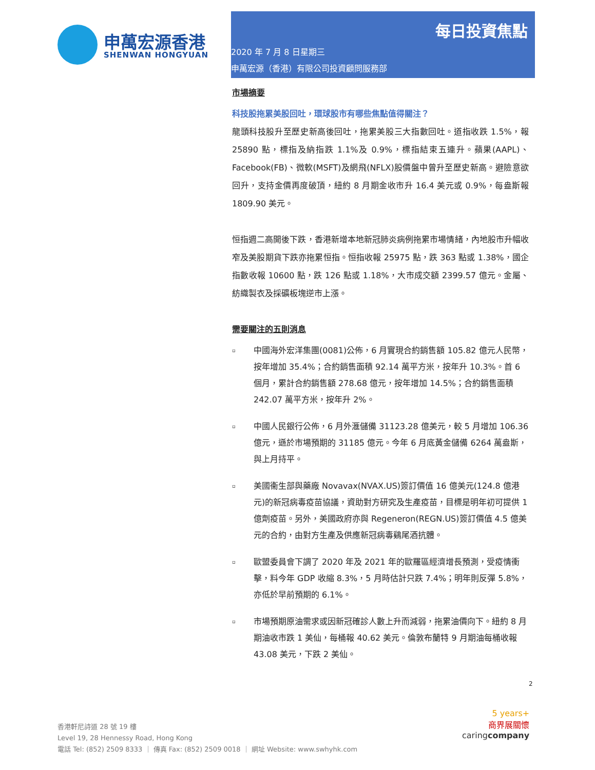申萬宏源香港
SHENWAN HONGYUAN
每日投資焦點
2020 年 7 月 8 日星期三
申萬宏源（香港）有限公司投資顧問服務部
市場摘要
科技股拖累美股回吐，環球股市有哪些焦點值得關注？
龍頭科技股升至歷史新高後回吐，拖累美股三大指數回吐。道指收跌 1.5%，報 25890 點，標指及納指跌 1.1%及 0.9%，標指結束五連升。蘋果(AAPL)、Facebook(FB)、微軟(MSFT)及網飛(NFLX)股價盤中曾升至歷史新高。避險意欲回升，支持金價再度破頂，紐約 8 月期金收市升 16.4 美元或 0.9%，每盎斯報 1809.90 美元。
恒指週二高開後下跌，香港新增本地新冠肺炎病例拖累市場情緒，內地股市升幅收窄及美股期貨下跌亦拖累恒指。恒指收報 25975 點，跌 363 點或 1.38%，國企指數收報 10600 點，跌 126 點或 1.18%，大市成交額 2399.57 億元。金屬、紡織製衣及採礦板塊逆市上漲。
需要關注的五則消息
▫
中國海外宏洋集團(0081)公佈，6 月實現合約銷售額 105.82 億元人民幣，按年增加 35.4%；合約銷售面積 92.14 萬平方米，按年升 10.3%。首 6 個月，累計合約銷售額 278.68 億元，按年增加 14.5%；合約銷售面積 242.07 萬平方米，按年升 2%。
▫
中國人民銀行公佈，6 月外滙儲備 31123.28 億美元，較 5 月增加 106.36 億元，遜於市場預期的 31185 億元。今年 6 月底黃金儲備 6264 萬盎斯，與上月持平。
▫
美國衞生部與藥廠 Novavax(NVAX.US)簽訂價值 16 億美元(124.8 億港元)的新冠病毒疫苗協議，資助對方研究及生產疫苗，目標是明年初可提供 1 億劑疫苗。另外，美國政府亦與 Regeneron(REGN.US)簽訂價值 4.5 億美元的合約，由對方生產及供應新冠病毒鷄尾酒抗體。
▫
歐盟委員會下調了 2020 年及 2021 年的歐羅區經濟增長預測，受疫情衝擊，料今年 GDP 收縮 8.3%，5 月時估計只跌 7.4%；明年則反彈 5.8%，亦低於早前預期的 6.1%。
▫
市場預期原油需求或因新冠確診人數上升而減弱，拖累油價向下。紐約 8 月期油收市跌 1 美仙，每桶報 40.62 美元。倫敦布蘭特 9 月期油每桶收報 43.08 美元，下跌 2 美仙。
2
香港軒尼詩道 28 號 19 樓
Level 19, 28 Hennessy Road, Hong Kong
電話 Tel: (852) 2509 8333 ｜ 傳真 Fax: (852) 2509 0018 ｜ 網址 Website: www.swhyhk.com
5 years+
商界展關懷
caringcompany